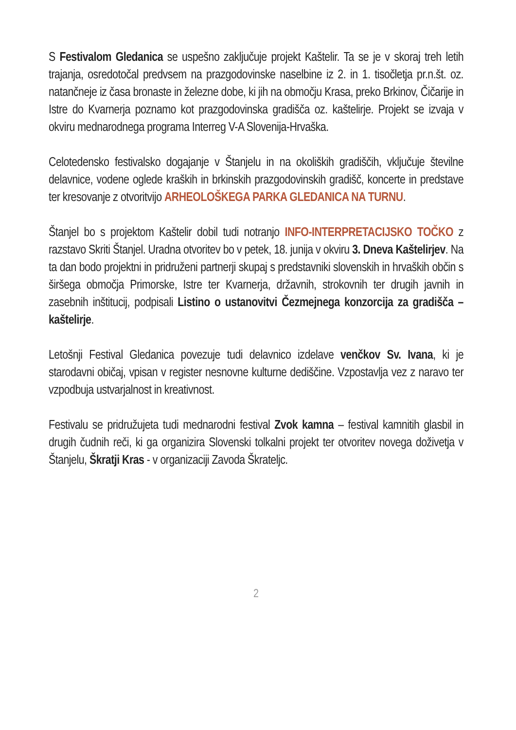S Festivalom Gledanica se uspešno zaključuje projekt Kaštelir. Ta se je v skoraj treh letih trajanja, osredotočal predvsem na prazgodovinske naselbine iz 2. in 1. tisočletja pr.n.št. oz. natančneje iz časa bronaste in železne dobe, ki jih na območju Krasa, preko Brkinov, Čičarije in Istre do Kvarnerja poznamo kot prazgodovinska gradišča oz. kaštelirje. Projekt se izvaja v okviru mednarodnega programa Interreg V-A Slovenija-Hrvaška.
Celotedensko festivalsko dogajanje v Štanjelu in na okoliških gradiščih, vključuje številne delavnice, vodene oglede kraških in brkinskih prazgodovinskih gradišč, koncerte in predstave ter kresovanje z otvoritvijo ARHEOLOŠKEGA PARKA GLEDANICA NA TURNU.
Štanjel bo s projektom Kaštelir dobil tudi notranjo INFO-INTERPRETACIJSKO TOČKO z razstavo Skriti Štanjel. Uradna otvoritev bo v petek, 18. junija v okviru 3. Dneva Kaštelirjev. Na ta dan bodo projektni in pridruženi partnerji skupaj s predstavniki slovenskih in hrvaških občin s širšega območja Primorske, Istre ter Kvarnerja, državnih, strokovnih ter drugih javnih in zasebnih inštitucij, podpisali Listino o ustanovitvi Čezmejnega konzorcija za gradišča – kaštelirje.
Letošnji Festival Gledanica povezuje tudi delavnico izdelave venčkov Sv. Ivana, ki je starodavni običaj, vpisan v register nesnovne kulturne dediščine. Vzpostavlja vez z naravo ter vzpodbuja ustvarjalnost in kreativnost.
Festivalu se pridružujeta tudi mednarodni festival Zvok kamna – festival kamnitih glasbil in drugih čudnih reči, ki ga organizira Slovenski tolkalni projekt ter otvoritev novega doživetja v Štanjelu, Škratji Kras - v organizaciji Zavoda Škrateljc.
2